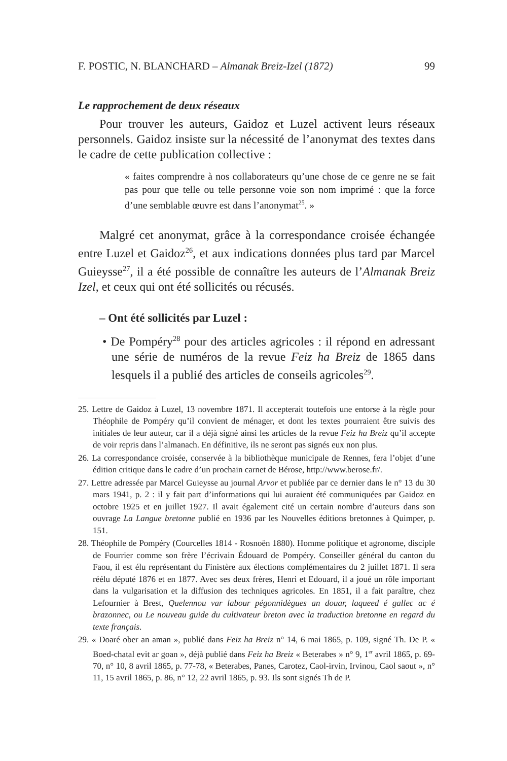F. POSTIC, N. BLANCHARD – Almanak Breiz-Izel (1872) 99
Le rapprochement de deux réseaux
Pour trouver les auteurs, Gaidoz et Luzel activent leurs réseaux personnels. Gaidoz insiste sur la nécessité de l’anonymat des textes dans le cadre de cette publication collective :
« faites comprendre à nos collaborateurs qu’une chose de ce genre ne se fait pas pour que telle ou telle personne voie son nom imprimé : que la force d’une semblable œuvre est dans l’anonymat<sup>25</sup>. »
Malgré cet anonymat, grâce à la correspondance croisée échangée entre Luzel et Gaidoz<sup>26</sup>, et aux indications données plus tard par Marcel Guieysse<sup>27</sup>, il a été possible de connaître les auteurs de l’Almanak Breiz Izel, et ceux qui ont été sollicités ou récusés.
– Ont été sollicités par Luzel :
• De Pompéry<sup>28</sup> pour des articles agricoles : il répond en adressant une série de numéros de la revue Feiz ha Breiz de 1865 dans lesquels il a publié des articles de conseils agricoles<sup>29</sup>.
25. Lettre de Gaidoz à Luzel, 13 novembre 1871. Il accepterait toutefois une entorse à la règle pour Théophile de Pompéry qu’il convient de ménager, et dont les textes pourraient être suivis des initiales de leur auteur, car il a déjà signé ainsi les articles de la revue Feiz ha Breiz qu’il accepte de voir repris dans l’almanach. En définitive, ils ne seront pas signés eux non plus.
26. La correspondance croisée, conservée à la bibliothèque municipale de Rennes, fera l’objet d’une édition critique dans le cadre d’un prochain carnet de Bérose, http://www.berose.fr/.
27. Lettre adressée par Marcel Guieysse au journal Arvor et publiée par ce dernier dans le n° 13 du 30 mars 1941, p. 2 : il y fait part d’informations qui lui auraient été communiquées par Gaidoz en octobre 1925 et en juillet 1927. Il avait également cité un certain nombre d’auteurs dans son ouvrage La Langue bretonne publié en 1936 par les Nouvelles éditions bretonnes à Quimper, p. 151.
28. Théophile de Pompéry (Courcelles 1814 - Rosnoën 1880). Homme politique et agronome, disciple de Fourrier comme son frère l’écrivain Édouard de Pompéry. Conseiller général du canton du Faou, il est élu représentant du Finistère aux élections complémentaires du 2 juillet 1871. Il sera réélu député 1876 et en 1877. Avec ses deux frères, Henri et Edouard, il a joué un rôle important dans la vulgarisation et la diffusion des techniques agricoles. En 1851, il a fait paraître, chez Lefournier à Brest, Quelennou var labour pégonnidègues an douar, laqueed é gallec ac é brazonnec, ou Le nouveau guide du cultivateur breton avec la traduction bretonne en regard du texte français.
29. « Doaré ober an aman », publié dans Feiz ha Breiz n° 14, 6 mai 1865, p. 109, signé Th. De P. « Boed-chatal evit ar goan », déjà publié dans Feiz ha Breiz « Beterabes » n° 9, 1<sup>er</sup> avril 1865, p. 69-70, n° 10, 8 avril 1865, p. 77-78, « Beterabes, Panes, Carotez, Caol-irvin, Irvinou, Caol saout », n° 11, 15 avril 1865, p. 86, n° 12, 22 avril 1865, p. 93. Ils sont signés Th de P.